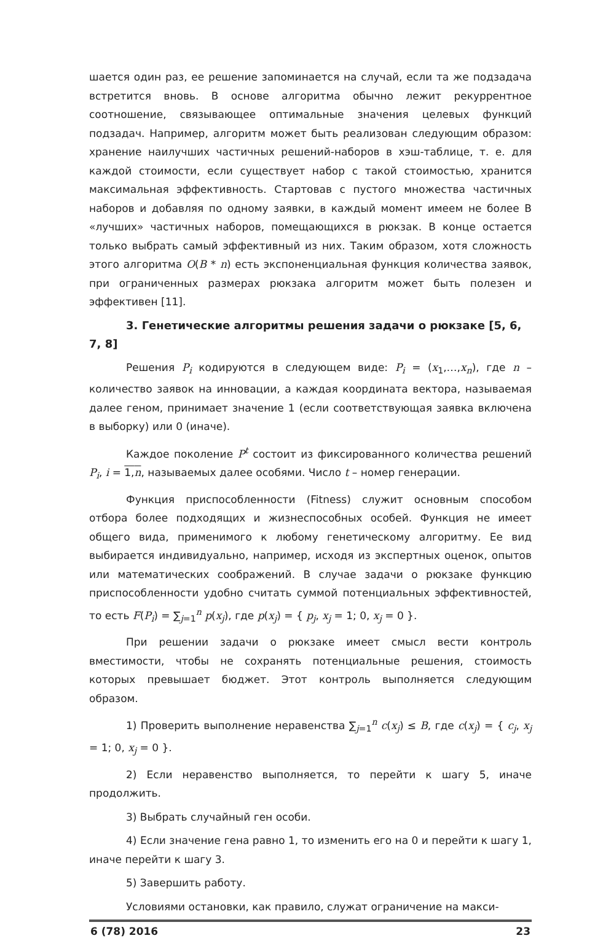шается один раз, ее решение запоминается на случай, если та же подзадача встретится вновь. В основе алгоритма обычно лежит рекуррентное соотношение, связывающее оптимальные значения целевых функций подзадач. Например, алгоритм может быть реализован следующим образом: хранение наилучших частичных решений-наборов в хэш-таблице, т. е. для каждой стоимости, если существует набор с такой стоимостью, хранится максимальная эффективность. Стартовав с пустого множества частичных наборов и добавляя по одному заявки, в каждый момент имеем не более B «лучших» частичных наборов, помещающихся в рюкзак. В конце остается только выбрать самый эффективный из них. Таким образом, хотя сложность этого алгоритма O(B * n) есть экспоненциальная функция количества заявок, при ограниченных размерах рюкзака алгоритм может быть полезен и эффективен [11].
3. Генетические алгоритмы решения задачи о рюкзаке [5, 6, 7, 8]
Решения P<sub>i</sub> кодируются в следующем виде: P<sub>i</sub> = (x<sub>1</sub>,…,x<sub>n</sub>), где n – количество заявок на инновации, а каждая координата вектора, называемая далее геном, принимает значение 1 (если соответствующая заявка включена в выборку) или 0 (иначе).
Каждое поколение P<sup>t</sup> состоит из фиксированного количества решений P<sub>i</sub>, i = 1,n, называемых далее особями. Число t – номер генерации.
Функция приспособленности (Fitness) служит основным способом отбора более подходящих и жизнеспособных особей. Функция не имеет общего вида, применимого к любому генетическому алгоритму. Ее вид выбирается индивидуально, например, исходя из экспертных оценок, опытов или математических соображений. В случае задачи о рюкзаке функцию приспособленности удобно считать суммой потенциальных эффективностей, то есть F(P<sub>i</sub>) = ∑<sub>j=1</sub><sup>n</sup> p(x<sub>j</sub>), где p(x<sub>j</sub>) = { p<sub>j</sub>, x<sub>j</sub> = 1; 0, x<sub>j</sub> = 0 }.
При решении задачи о рюкзаке имеет смысл вести контроль вместимости, чтобы не сохранять потенциальные решения, стоимость которых превышает бюджет. Этот контроль выполняется следующим образом.
1) Проверить выполнение неравенства ∑<sub>j=1</sub><sup>n</sup> c(x<sub>j</sub>) ≤ B, где c(x<sub>j</sub>) = { c<sub>j</sub>, x<sub>j</sub> = 1; 0, x<sub>j</sub> = 0 }.
2) Если неравенство выполняется, то перейти к шагу 5, иначе продолжить.
3) Выбрать случайный ген особи.
4) Если значение гена равно 1, то изменить его на 0 и перейти к шагу 1, иначе перейти к шагу 3.
5) Завершить работу.
Условиями остановки, как правило, служат ограничение на макси-
6 (78) 2016 23